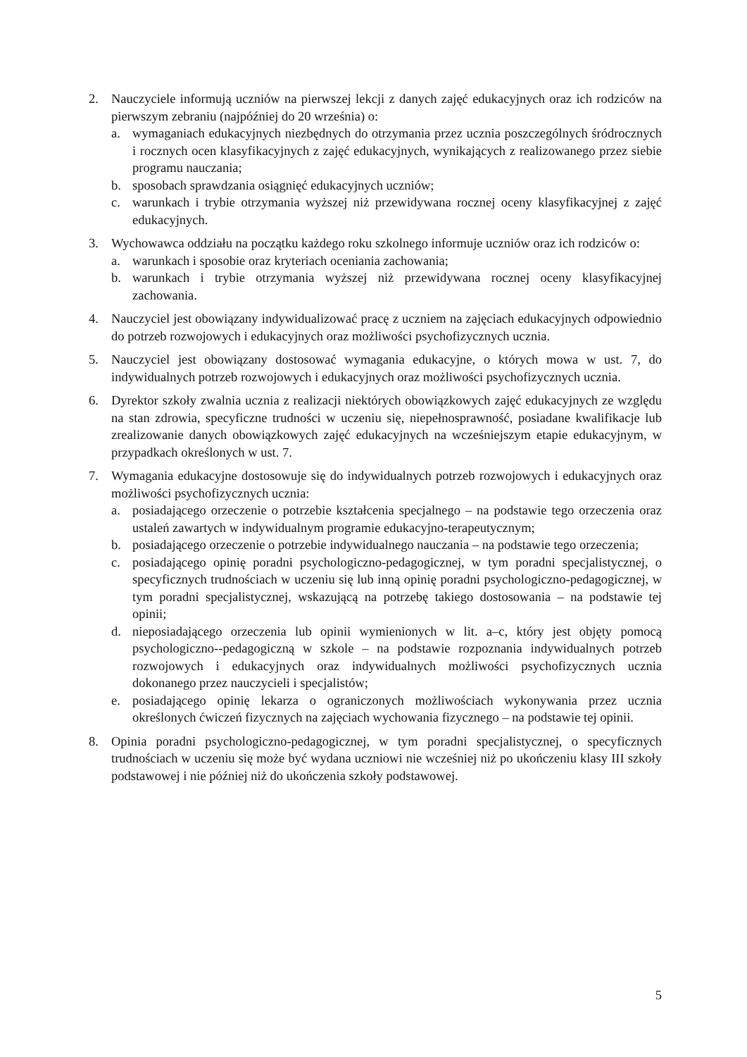2. Nauczyciele informują uczniów na pierwszej lekcji z danych zajęć edukacyjnych oraz ich rodziców na pierwszym zebraniu (najpóźniej do 20 września) o:
a. wymaganiach edukacyjnych niezbędnych do otrzymania przez ucznia poszczególnych śródrocznych i rocznych ocen klasyfikacyjnych z zajęć edukacyjnych, wynikających z realizowanego przez siebie programu nauczania;
b. sposobach sprawdzania osiągnięć edukacyjnych uczniów;
c. warunkach i trybie otrzymania wyższej niż przewidywana rocznej oceny klasyfikacyjnej z zajęć edukacyjnych.
3. Wychowawca oddziału na początku każdego roku szkolnego informuje uczniów oraz ich rodziców o:
a. warunkach i sposobie oraz kryteriach oceniania zachowania;
b. warunkach i trybie otrzymania wyższej niż przewidywana rocznej oceny klasyfikacyjnej zachowania.
4. Nauczyciel jest obowiązany indywidualizować pracę z uczniem na zajęciach edukacyjnych odpowiednio do potrzeb rozwojowych i edukacyjnych oraz możliwości psychofizycznych ucznia.
5. Nauczyciel jest obowiązany dostosować wymagania edukacyjne, o których mowa w ust. 7, do indywidualnych potrzeb rozwojowych i edukacyjnych oraz możliwości psychofizycznych ucznia.
6. Dyrektor szkoły zwalnia ucznia z realizacji niektórych obowiązkowych zajęć edukacyjnych ze względu na stan zdrowia, specyficzne trudności w uczeniu się, niepełnosprawność, posiadane kwalifikacje lub zrealizowanie danych obowiązkowych zajęć edukacyjnych na wcześniejszym etapie edukacyjnym, w przypadkach określonych w ust. 7.
7. Wymagania edukacyjne dostosowuje się do indywidualnych potrzeb rozwojowych i edukacyjnych oraz możliwości psychofizycznych ucznia:
a. posiadającego orzeczenie o potrzebie kształcenia specjalnego – na podstawie tego orzeczenia oraz ustaleń zawartych w indywidualnym programie edukacyjno-terapeutycznym;
b. posiadającego orzeczenie o potrzebie indywidualnego nauczania – na podstawie tego orzeczenia;
c. posiadającego opinię poradni psychologiczno-pedagogicznej, w tym poradni specjalistycznej, o specyficznych trudnościach w uczeniu się lub inną opinię poradni psychologiczno-pedagogicznej, w tym poradni specjalistycznej, wskazującą na potrzebę takiego dostosowania – na podstawie tej opinii;
d. nieposiadającego orzeczenia lub opinii wymienionych w lit. a–c, który jest objęty pomocą psychologiczno--pedagogiczną w szkole – na podstawie rozpoznania indywidualnych potrzeb rozwojowych i edukacyjnych oraz indywidualnych możliwości psychofizycznych ucznia dokonanego przez nauczycieli i specjalistów;
e. posiadającego opinię lekarza o ograniczonych możliwościach wykonywania przez ucznia określonych ćwiczeń fizycznych na zajęciach wychowania fizycznego – na podstawie tej opinii.
8. Opinia poradni psychologiczno-pedagogicznej, w tym poradni specjalistycznej, o specyficznych trudnościach w uczeniu się może być wydana uczniowi nie wcześniej niż po ukończeniu klasy III szkoły podstawowej i nie później niż do ukończenia szkoły podstawowej.
5